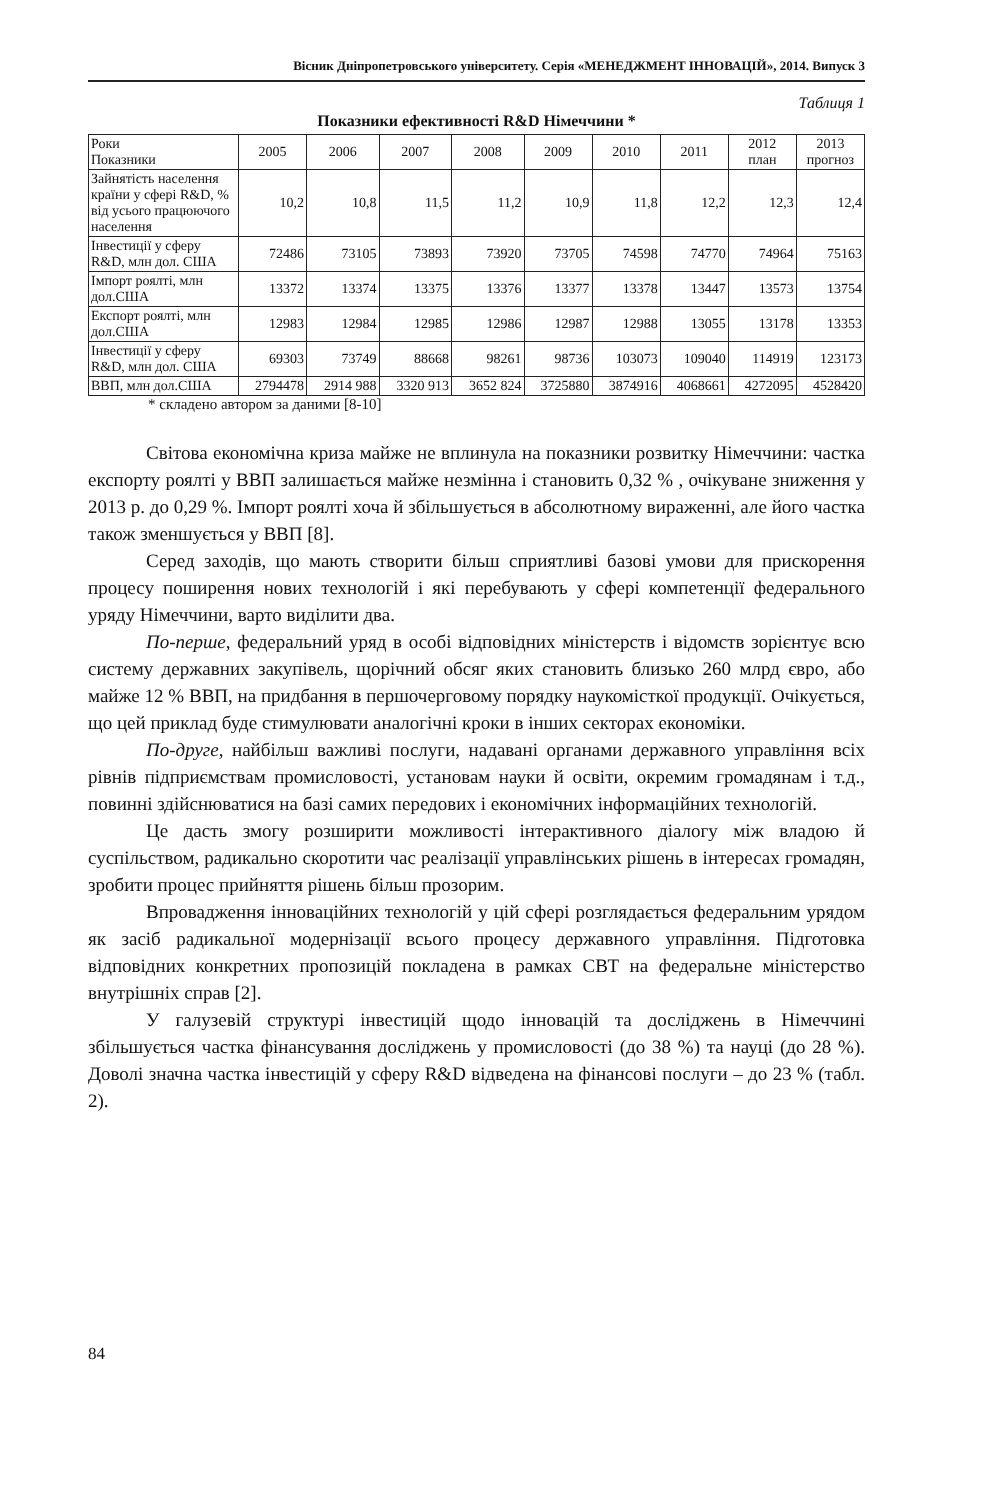Вісник Дніпропетровського університету. Серія «МЕНЕДЖМЕНТ ІННОВАЦІЙ», 2014. Випуск 3
Таблиця 1
Показники ефективності R&D Німеччини *
| Роки Показники | 2005 | 2006 | 2007 | 2008 | 2009 | 2010 | 2011 | 2012 план | 2013 прогноз |
| --- | --- | --- | --- | --- | --- | --- | --- | --- | --- |
| Зайнятість населення країни у сфері R&D, % від усього працюючого населення | 10,2 | 10,8 | 11,5 | 11,2 | 10,9 | 11,8 | 12,2 | 12,3 | 12,4 |
| Інвестиції у сферу R&D, млн дол. США | 72486 | 73105 | 73893 | 73920 | 73705 | 74598 | 74770 | 74964 | 75163 |
| Імпорт роялті, млн дол.США | 13372 | 13374 | 13375 | 13376 | 13377 | 13378 | 13447 | 13573 | 13754 |
| Експорт роялті, млн дол.США | 12983 | 12984 | 12985 | 12986 | 12987 | 12988 | 13055 | 13178 | 13353 |
| Інвестиції у сферу R&D, млн дол. США | 69303 | 73749 | 88668 | 98261 | 98736 | 103073 | 109040 | 114919 | 123173 |
| ВВП, млн дол.США | 2794478 | 2914 988 | 3320 913 | 3652 824 | 3725880 | 3874916 | 4068661 | 4272095 | 4528420 |
* складено автором за даними [8-10]
Світова економічна криза майже не вплинула на показники розвитку Німеччини: частка експорту роялті у ВВП залишається майже незмінна і становить 0,32 % , очікуване зниження у 2013 р. до 0,29 %. Імпорт роялті хоча й збільшується в абсолютному вираженні, але його частка також зменшується у ВВП [8].
Серед заходів, що мають створити більш сприятливі базові умови для прискорення процесу поширення нових технологій і які перебувають у сфері компетенції федерального уряду Німеччини, варто виділити два.
По-перше, федеральний уряд в особі відповідних міністерств і відомств зорієнтує всю систему державних закупівель, щорічний обсяг яких становить близько 260 млрд євро, або майже 12 % ВВП, на придбання в першочерговому порядку наукомісткої продукції. Очікується, що цей приклад буде стимулювати аналогічні кроки в інших секторах економіки.
По-друге, найбільш важливі послуги, надавані органами державного управління всіх рівнів підприємствам промисловості, установам науки й освіти, окремим громадянам і т.д., повинні здійснюватися на базі самих передових і економічних інформаційних технологій.
Це дасть змогу розширити можливості інтерактивного діалогу між владою й суспільством, радикально скоротити час реалізації управлінських рішень в інтересах громадян, зробити процес прийняття рішень більш прозорим.
Впровадження інноваційних технологій у цій сфері розглядається федеральним урядом як засіб радикальної модернізації всього процесу державного управління. Підготовка відповідних конкретних пропозицій покладена в рамках СВТ на федеральне міністерство внутрішніх справ [2].
У галузевій структурі інвестицій щодо інновацій та досліджень в Німеччині збільшується частка фінансування досліджень у промисловості (до 38 %) та науці (до 28 %). Доволі значна частка інвестицій у сферу R&D відведена на фінансові послуги – до 23 % (табл. 2).
84